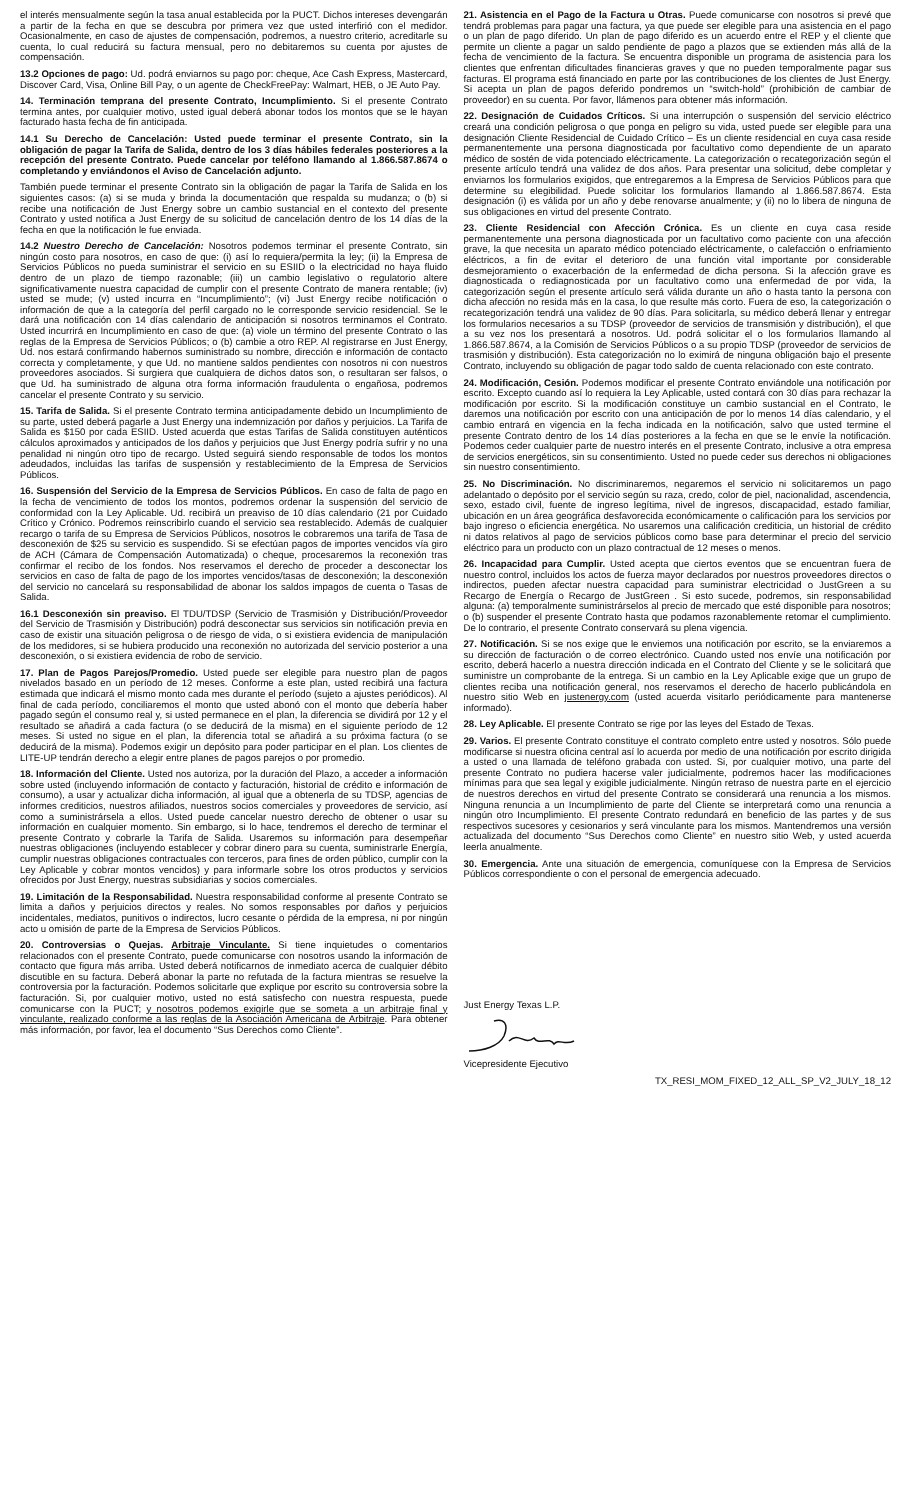el interés mensualmente según la tasa anual establecida por la PUCT. Dichos intereses devengarán a partir de la fecha en que se descubra por primera vez que usted interfirió con el medidor. Ocasionalmente, en caso de ajustes de compensación, podremos, a nuestro criterio, acreditarle su cuenta, lo cual reducirá su factura mensual, pero no debitaremos su cuenta por ajustes de compensación.
13.2 Opciones de pago: Ud. podrá enviarnos su pago por: cheque, Ace Cash Express, Mastercard, Discover Card, Visa, Online Bill Pay, o un agente de CheckFreePay: Walmart, HEB, o JE Auto Pay.
14. Terminación temprana del presente Contrato, Incumplimiento. Si el presente Contrato termina antes, por cualquier motivo, usted igual deberá abonar todos los montos que se le hayan facturado hasta fecha de fin anticipada.
14.1 Su Derecho de Cancelación: Usted puede terminar el presente Contrato, sin la obligación de pagar la Tarifa de Salida, dentro de los 3 días hábiles federales posteriores a la recepción del presente Contrato. Puede cancelar por teléfono llamando al 1.866.587.8674 o completando y enviándonos el Aviso de Cancelación adjunto.
También puede terminar el presente Contrato sin la obligación de pagar la Tarifa de Salida en los siguientes casos: (a) si se muda y brinda la documentación que respalda su mudanza; o (b) si recibe una notificación de Just Energy sobre un cambio sustancial en el contexto del presente Contrato y usted notifica a Just Energy de su solicitud de cancelación dentro de los 14 días de la fecha en que la notificación le fue enviada.
14.2 Nuestro Derecho de Cancelación: Nosotros podemos terminar el presente Contrato, sin ningún costo para nosotros, en caso de que: (i) así lo requiera/permita la ley; (ii) la Empresa de Servicios Públicos no pueda suministrar el servicio en su ESIID o la electricidad no haya fluido dentro de un plazo de tiempo razonable; (iii) un cambio legislativo o regulatorio altere significativamente nuestra capacidad de cumplir con el presente Contrato de manera rentable; (iv) usted se mude; (v) usted incurra en “Incumplimiento”; (vi) Just Energy recibe notificación o información de que a la categoría del perfil cargado no le corresponde servicio residencial. Se le dará una notificación con 14 días calendario de anticipación si nosotros terminamos el Contrato. Usted incurrirá en Incumplimiento en caso de que: (a) viole un término del presente Contrato o las reglas de la Empresa de Servicios Públicos; o (b) cambie a otro REP. Al registrarse en Just Energy, Ud. nos estará confirmando habernos suministrado su nombre, dirección e información de contacto correcta y completamente, y que Ud. no mantiene saldos pendientes con nosotros ni con nuestros proveedores asociados. Si surgiera que cualquiera de dichos datos son, o resultaran ser falsos, o que Ud. ha suministrado de alguna otra forma información fraudulenta o engañosa, podremos cancelar el presente Contrato y su servicio.
15. Tarifa de Salida. Si el presente Contrato termina anticipadamente debido un Incumplimiento de su parte, usted deberá pagarle a Just Energy una indemnización por daños y perjuicios. La Tarifa de Salida es $150 por cada ESIID. Usted acuerda que estas Tarifas de Salida constituyen auténticos cálculos aproximados y anticipados de los daños y perjuicios que Just Energy podría sufrir y no una penalidad ni ningún otro tipo de recargo. Usted seguirá siendo responsable de todos los montos adeudados, incluidas las tarifas de suspensión y restablecimiento de la Empresa de Servicios Públicos.
16. Suspensión del Servicio de la Empresa de Servicios Públicos. En caso de falta de pago en la fecha de vencimiento de todos los montos, podremos ordenar la suspensión del servicio de conformidad con la Ley Aplicable. Ud. recibirá un preaviso de 10 días calendario (21 por Cuidado Crítico y Crónico. Podremos reinscribirlo cuando el servicio sea restablecido. Además de cualquier recargo o tarifa de su Empresa de Servicios Públicos, nosotros le cobraremos una tarifa de Tasa de desconexión de $25 su servicio es suspendido. Si se efectúan pagos de importes vencidos vía giro de ACH (Cámara de Compensación Automatizada) o cheque, procesaremos la reconexión tras confirmar el recibo de los fondos. Nos reservamos el derecho de proceder a desconectar los servicios en caso de falta de pago de los importes vencidos/tasas de desconexión; la desconexión del servicio no cancelará su responsabilidad de abonar los saldos impagos de cuenta o Tasas de Salida.
16.1 Desconexión sin preaviso. El TDU/TDSP (Servicio de Trasmisión y Distribución/Proveedor del Servicio de Trasmisión y Distribución) podrá desconectar sus servicios sin notificación previa en caso de existir una situación peligrosa o de riesgo de vida, o si existiera evidencia de manipulación de los medidores, si se hubiera producido una reconexión no autorizada del servicio posterior a una desconexión, o si existiera evidencia de robo de servicio.
17. Plan de Pagos Parejos/Promedio. Usted puede ser elegible para nuestro plan de pagos nivelados basado en un período de 12 meses. Conforme a este plan, usted recibirá una factura estimada que indicará el mismo monto cada mes durante el período (sujeto a ajustes periódicos). Al final de cada período, conciliaremos el monto que usted abonó con el monto que debería haber pagado según el consumo real y, si usted permanece en el plan, la diferencia se dividirá por 12 y el resultado se añadirá a cada factura (o se deducirá de la misma) en el siguiente período de 12 meses. Si usted no sigue en el plan, la diferencia total se añadirá a su próxima factura (o se deducirá de la misma). Podemos exigir un depósito para poder participar en el plan. Los clientes de LITE-UP tendrán derecho a elegir entre planes de pagos parejos o por promedio.
18. Información del Cliente. Usted nos autoriza, por la duración del Plazo, a acceder a información sobre usted (incluyendo información de contacto y facturación, historial de crédito e información de consumo), a usar y actualizar dicha información, al igual que a obtenerla de su TDSP, agencias de informes crediticios, nuestros afiliados, nuestros socios comerciales y proveedores de servicio, así como a suministrársela a ellos. Usted puede cancelar nuestro derecho de obtener o usar su información en cualquier momento. Sin embargo, si lo hace, tendremos el derecho de terminar el presente Contrato y cobrarle la Tarifa de Salida. Usaremos su información para desempeñar nuestras obligaciones (incluyendo establecer y cobrar dinero para su cuenta, suministrarle Energía, cumplir nuestras obligaciones contractuales con terceros, para fines de orden público, cumplir con la Ley Aplicable y cobrar montos vencidos) y para informarle sobre los otros productos y servicios ofrecidos por Just Energy, nuestras subsidiarias y socios comerciales.
19. Limitación de la Responsabilidad. Nuestra responsabilidad conforme al presente Contrato se limita a daños y perjuicios directos y reales. No somos responsables por daños y perjuicios incidentales, mediatos, punitivos o indirectos, lucro cesante o pérdida de la empresa, ni por ningún acto u omisión de parte de la Empresa de Servicios Públicos.
20. Controversias o Quejas. Arbitraje Vinculante. Si tiene inquietudes o comentarios relacionados con el presente Contrato, puede comunicarse con nosotros usando la información de contacto que figura más arriba. Usted deberá notificarnos de inmediato acerca de cualquier débito discutible en su factura. Deberá abonar la parte no refutada de la factura mientras se resuelve la controversia por la facturación. Podemos solicitarle que explique por escrito su controversia sobre la facturación. Si, por cualquier motivo, usted no está satisfecho con nuestra respuesta, puede comunicarse con la PUCT; y nosotros podemos exigirle que se someta a un arbitraje final y vinculante, realizado conforme a las reglas de la Asociación Americana de Arbitraje. Para obtener más información, por favor, lea el documento “Sus Derechos como Cliente”.
21. Asistencia en el Pago de la Factura u Otras. Puede comunicarse con nosotros si prevé que tendrá problemas para pagar una factura, ya que puede ser elegible para una asistencia en el pago o un plan de pago diferido. Un plan de pago diferido es un acuerdo entre el REP y el cliente que permite un cliente a pagar un saldo pendiente de pago a plazos que se extienden más allá de la fecha de vencimiento de la factura. Se encuentra disponible un programa de asistencia para los clientes que enfrentan dificultades financieras graves y que no pueden temporalmente pagar sus facturas. El programa está financiado en parte por las contribuciones de los clientes de Just Energy. Si acepta un plan de pagos deferido pondremos un “switch-hold” (prohibición de cambiar de proveedor) en su cuenta. Por favor, llámenos para obtener más información.
22. Designación de Cuidados Críticos. Si una interrupción o suspensión del servicio eléctrico creará una condición peligrosa o que ponga en peligro su vida, usted puede ser elegible para una designación Cliente Residencial de Cuidado Crítico – Es un cliente residencial en cuya casa reside permanentemente una persona diagnosticada por facultativo como dependiente de un aparato médico de sostén de vida potenciado eléctricamente. La categorización o recategorización según el presente artículo tendrá una validez de dos años. Para presentar una solicitud, debe completar y enviarnos los formularios exigidos, que entregaremos a la Empresa de Servicios Públicos para que determine su elegibilidad. Puede solicitar los formularios llamando al 1.866.587.8674. Esta designación (i) es válida por un año y debe renovarse anualmente; y (ii) no lo libera de ninguna de sus obligaciones en virtud del presente Contrato.
23. Cliente Residencial con Afección Crónica. Es un cliente en cuya casa reside permanentemente una persona diagnosticada por un facultativo como paciente con una afección grave, la que necesita un aparato médico potenciado eléctricamente, o calefacción o enfriamiento eléctricos, a fin de evitar el deterioro de una función vital importante por considerable desmejoramiento o exacerbación de la enfermedad de dicha persona. Si la afección grave es diagnosticada o rediagnosticada por un facultativo como una enfermedad de por vida, la categorización según el presente artículo será válida durante un año o hasta tanto la persona con dicha afección no resida más en la casa, lo que resulte más corto. Fuera de eso, la categorización o recategorización tendrá una validez de 90 días. Para solicitarla, su médico deberá llenar y entregar los formularios necesarios a su TDSP (proveedor de servicios de transmisión y distribución), el que a su vez nos los presentará a nosotros. Ud. podrá solicitar el o los formularios llamando al 1.866.587.8674, a la Comisión de Servicios Públicos o a su propio TDSP (proveedor de servicios de trasmisión y distribución). Esta categorización no lo eximirá de ninguna obligación bajo el presente Contrato, incluyendo su obligación de pagar todo saldo de cuenta relacionado con este contrato.
24. Modificación, Cesión. Podemos modificar el presente Contrato enviándole una notificación por escrito. Excepto cuando así lo requiera la Ley Aplicable, usted contará con 30 días para rechazar la modificación por escrito. Si la modificación constituye un cambio sustancial en el Contrato, le daremos una notificación por escrito con una anticipación de por lo menos 14 días calendario, y el cambio entrará en vigencia en la fecha indicada en la notificación, salvo que usted termine el presente Contrato dentro de los 14 días posteriores a la fecha en que se le envíe la notificación. Podemos ceder cualquier parte de nuestro interés en el presente Contrato, inclusive a otra empresa de servicios energéticos, sin su consentimiento. Usted no puede ceder sus derechos ni obligaciones sin nuestro consentimiento.
25. No Discriminación. No discriminaremos, negaremos el servicio ni solicitaremos un pago adelantado o depósito por el servicio según su raza, credo, color de piel, nacionalidad, ascendencia, sexo, estado civil, fuente de ingreso legítima, nivel de ingresos, discapacidad, estado familiar, ubicación en un área geográfica desfavorecida económicamente o calificación para los servicios por bajo ingreso o eficiencia energética. No usaremos una calificación crediticia, un historial de crédito ni datos relativos al pago de servicios públicos como base para determinar el precio del servicio eléctrico para un producto con un plazo contractual de 12 meses o menos.
26. Incapacidad para Cumplir. Usted acepta que ciertos eventos que se encuentran fuera de nuestro control, incluidos los actos de fuerza mayor declarados por nuestros proveedores directos o indirectos, pueden afectar nuestra capacidad para suministrar electricidad o JustGreen a su Recargo de Energía o Recargo de JustGreen . Si esto sucede, podremos, sin responsabilidad alguna: (a) temporalmente suministrárselos al precio de mercado que esté disponible para nosotros; o (b) suspender el presente Contrato hasta que podamos razonablemente retomar el cumplimiento. De lo contrario, el presente Contrato conservará su plena vigencia.
27. Notificación. Si se nos exige que le enviemos una notificación por escrito, se la enviaremos a su dirección de facturación o de correo electrónico. Cuando usted nos envíe una notificación por escrito, deberá hacerlo a nuestra dirección indicada en el Contrato del Cliente y se le solicitará que suministre un comprobante de la entrega. Si un cambio en la Ley Aplicable exige que un grupo de clientes reciba una notificación general, nos reservamos el derecho de hacerlo publicándola en nuestro sitio Web en justenergy.com (usted acuerda visitarlo periódicamente para mantenerse informado).
28. Ley Aplicable. El presente Contrato se rige por las leyes del Estado de Texas.
29. Varios. El presente Contrato constituye el contrato completo entre usted y nosotros. Sólo puede modificarse si nuestra oficina central así lo acuerda por medio de una notificación por escrito dirigida a usted o una llamada de teléfono grabada con usted. Si, por cualquier motivo, una parte del presente Contrato no pudiera hacerse valer judicialmente, podremos hacer las modificaciones mínimas para que sea legal y exigible judicialmente. Ningún retraso de nuestra parte en el ejercicio de nuestros derechos en virtud del presente Contrato se considerará una renuncia a los mismos. Ninguna renuncia a un Incumplimiento de parte del Cliente se interpretará como una renuncia a ningún otro Incumplimiento. El presente Contrato redundará en beneficio de las partes y de sus respectivos sucesores y cesionarios y será vinculante para los mismos. Mantendremos una versión actualizada del documento “Sus Derechos como Cliente” en nuestro sitio Web, y usted acuerda leerla anualmente.
30. Emergencia. Ante una situación de emergencia, comuníquese con la Empresa de Servicios Públicos correspondiente o con el personal de emergencia adecuado.
Just Energy Texas L.P.
Vicepresidente Ejecutivo
TX_RESI_MOM_FIXED_12_ALL_SP_V2_JULY_18_12